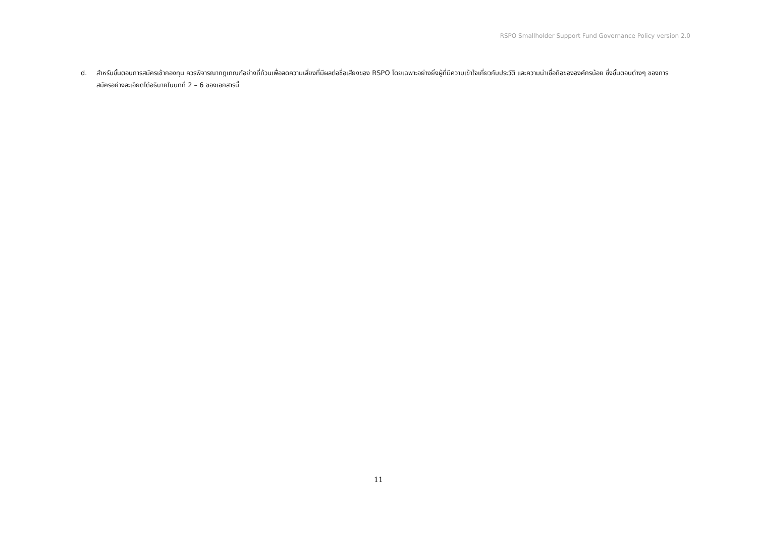RSPO Smallholder Support Fund Governance Policy version 2.0
d. สำหรับขั้นตอนการสมัครเข้ากองทุน ควรพิจารณากฎเกณฑ์อย่างถี่ถ้วนเพื่อลดความเสี่ยงที่มีผลต่อชื่อเสียงของ RSPO โดยเฉพาะอย่างยิ่งผู้ที่มีความเข้าใจเกี่ยวกับประวัติ และความน่าเชื่อถือขององค์กรน้อย ซึ่งขั้นตอนต่างๆ ของการสมัครอย่างละเอียดได้อธิบายในบทที่ 2 – 6 ของเอกสารนี้
11